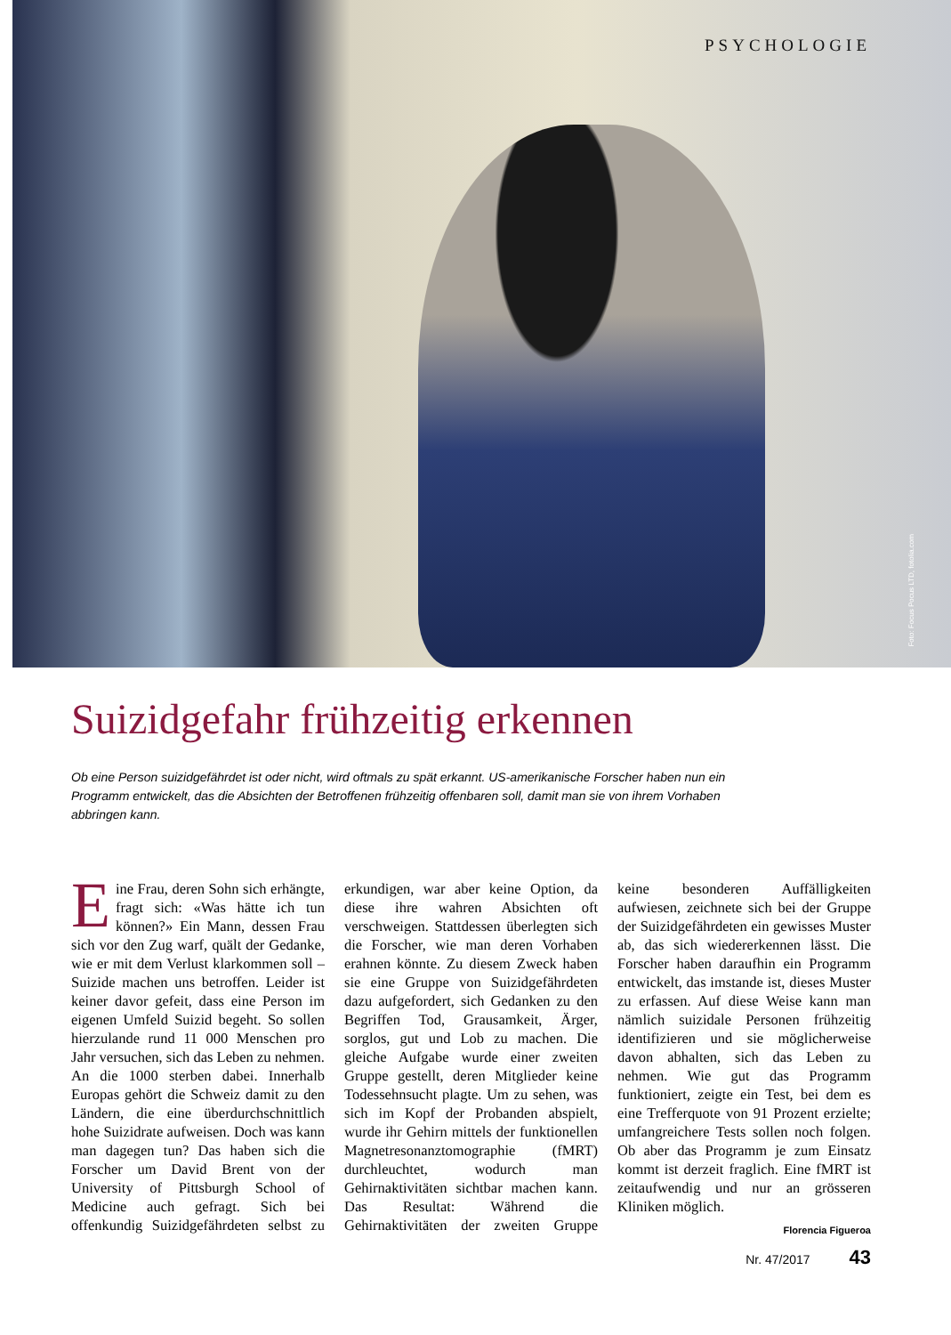PSYCHOLOGIE
Foto: Focus Pocus LTD, fotolia.com
Suizidgefahr frühzeitig erkennen
Ob eine Person suizidgefährdet ist oder nicht, wird oftmals zu spät erkannt. US-amerikanische Forscher haben nun ein Programm entwickelt, das die Absichten der Betroffenen frühzeitig offenbaren soll, damit man sie von ihrem Vorhaben abbringen kann.
Eine Frau, deren Sohn sich erhängte, fragt sich: «Was hätte ich tun können?» Ein Mann, dessen Frau sich vor den Zug warf, quält der Gedanke, wie er mit dem Verlust klarkommen soll – Suizide machen uns betroffen. Leider ist keiner davor gefeit, dass eine Person im eigenen Umfeld Suizid begeht. So sollen hierzulande rund 11 000 Menschen pro Jahr versuchen, sich das Leben zu nehmen. An die 1000 sterben dabei. Innerhalb Europas gehört die Schweiz damit zu den Ländern, die eine überdurchschnittlich hohe Suizidrate aufweisen. Doch was kann man dagegen tun? Das haben sich die Forscher um David Brent von der University of Pittsburgh School of Medicine auch gefragt. Sich bei offenkundig Suizidgefährdeten selbst zu erkundigen, war aber keine Option, da diese ihre wahren Absichten oft verschweigen. Stattdessen überlegten sich die Forscher, wie man deren Vorhaben erahnen könnte. Zu diesem Zweck haben sie eine Gruppe von Suizidgefährdeten dazu aufgefordert, sich Gedanken zu den Begriffen Tod, Grausamkeit, Ärger, sorglos, gut und Lob zu machen. Die gleiche Aufgabe wurde einer zweiten Gruppe gestellt, deren Mitglieder keine Todessehnsucht plagte. Um zu sehen, was sich im Kopf der Probanden abspielt, wurde ihr Gehirn mittels der funktionellen Magnetresonanztomographie (fMRT) durchleuchtet, wodurch man Gehirnaktivitäten sichtbar machen kann. Das Resultat: Während die Gehirnaktivitäten der zweiten Gruppe keine besonderen Auffälligkeiten aufwiesen, zeichnete sich bei der Gruppe der Suizidgefährdeten ein gewisses Muster ab, das sich wiedererkennen lässt. Die Forscher haben daraufhin ein Programm entwickelt, das imstande ist, dieses Muster zu erfassen. Auf diese Weise kann man nämlich suizidale Personen frühzeitig identifizieren und sie möglicherweise davon abhalten, sich das Leben zu nehmen. Wie gut das Programm funktioniert, zeigte ein Test, bei dem es eine Trefferquote von 91 Prozent erzielte; umfangreichere Tests sollen noch folgen. Ob aber das Programm je zum Einsatz kommt ist derzeit fraglich. Eine fMRT ist zeitaufwendig und nur an grösseren Kliniken möglich.
Florencia Figueroa
Nr. 47/2017 43